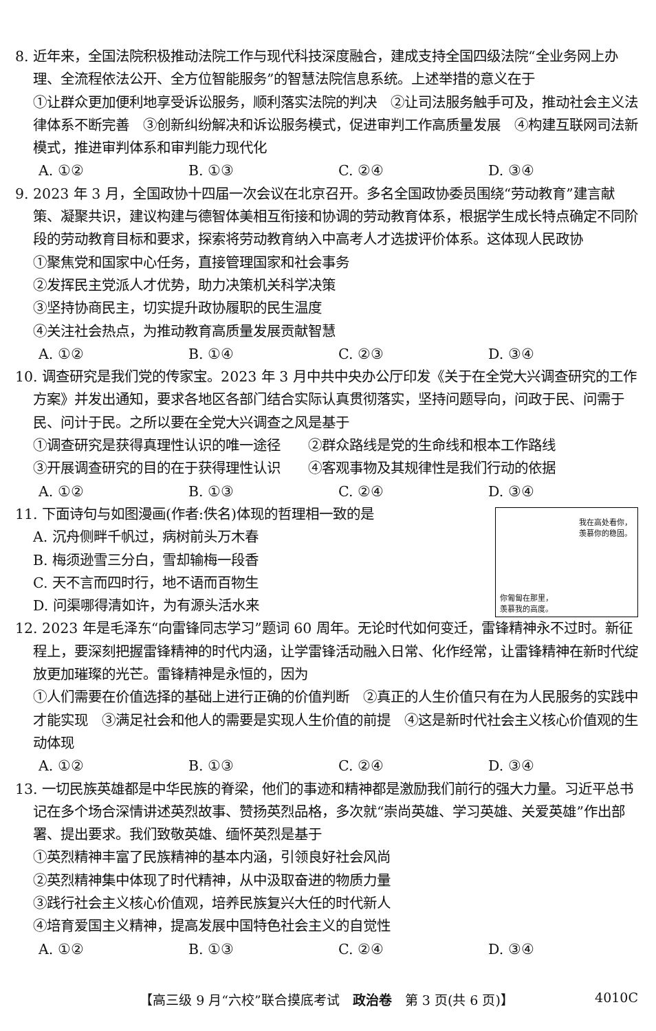8. 近年来，全国法院积极推动法院工作与现代科技深度融合，建成支持全国四级法院“全业务网上办理、全流程依法公开、全方位智能服务”的智慧法院信息系统。上述举措的意义在于
①让群众更加便利地享受诉讼服务，顺利落实法院的判决　②让司法服务触手可及，推动社会主义法律体系不断完善　③创新纠纷解决和诉讼服务模式，促进审判工作高质量发展　④构建互联网司法新模式，推进审判体系和审判能力现代化
A. ①② B. ①③ C. ②④ D. ③④
9. 2023 年 3 月，全国政协十四届一次会议在北京召开。多名全国政协委员围绕“劳动教育”建言献策、凝聚共识，建议构建与德智体美相互衔接和协调的劳动教育体系，根据学生成长特点确定不同阶段的劳动教育目标和要求，探索将劳动教育纳入中高考人才选拔评价体系。这体现人民政协
①聚焦党和国家中心任务，直接管理国家和社会事务
②发挥民主党派人才优势，助力决策机关科学决策
③坚持协商民主，切实提升政协履职的民生温度
④关注社会热点，为推动教育高质量发展贡献智慧
A. ①② B. ①④ C. ②③ D. ③④
10. 调查研究是我们党的传家宝。2023 年 3 月中共中央办公厅印发《关于在全党大兴调查研究的工作方案》并发出通知，要求各地区各部门结合实际认真贯彻落实，坚持问题导向，问政于民、问需于民、问计于民。之所以要在全党大兴调查之风是基于
①调查研究是获得真理性认识的唯一途径　　②群众路线是党的生命线和根本工作路线
③开展调查研究的目的在于获得理性认识　　④客观事物及其规律性是我们行动的依据
A. ①② B. ①③ C. ②④ D. ③④
我在高处看你，
羡慕你的稳固。
你匍匐在那里，
羡慕我的高度。
11. 下面诗句与如图漫画(作者:佚名)体现的哲理相一致的是
A. 沉舟侧畔千帆过，病树前头万木春
B. 梅须逊雪三分白，雪却输梅一段香
C. 天不言而四时行，地不语而百物生
D. 问渠哪得清如许，为有源头活水来
12. 2023 年是毛泽东“向雷锋同志学习”题词 60 周年。无论时代如何变迁，雷锋精神永不过时。新征程上，要深刻把握雷锋精神的时代内涵，让学雷锋活动融入日常、化作经常，让雷锋精神在新时代绽放更加璀璨的光芒。雷锋精神是永恒的，因为
①人们需要在价值选择的基础上进行正确的价值判断　②真正的人生价值只有在为人民服务的实践中才能实现　③满足社会和他人的需要是实现人生价值的前提　④这是新时代社会主义核心价值观的生动体现
A. ①② B. ①③ C. ②④ D. ③④
13. 一切民族英雄都是中华民族的脊梁，他们的事迹和精神都是激励我们前行的强大力量。习近平总书记在多个场合深情讲述英烈故事、赞扬英烈品格，多次就“崇尚英雄、学习英雄、关爱英雄”作出部署、提出要求。我们致敬英雄、缅怀英烈是基于
①英烈精神丰富了民族精神的基本内涵，引领良好社会风尚
②英烈精神集中体现了时代精神，从中汲取奋进的物质力量
③践行社会主义核心价值观，培养民族复兴大任的时代新人
④培育爱国主义精神，提高发展中国特色社会主义的自觉性
A. ①② B. ①③ C. ②④ D. ③④
【高三级 9 月“六校”联合摸底考试　政治卷　第 3 页(共 6 页)】 4010C